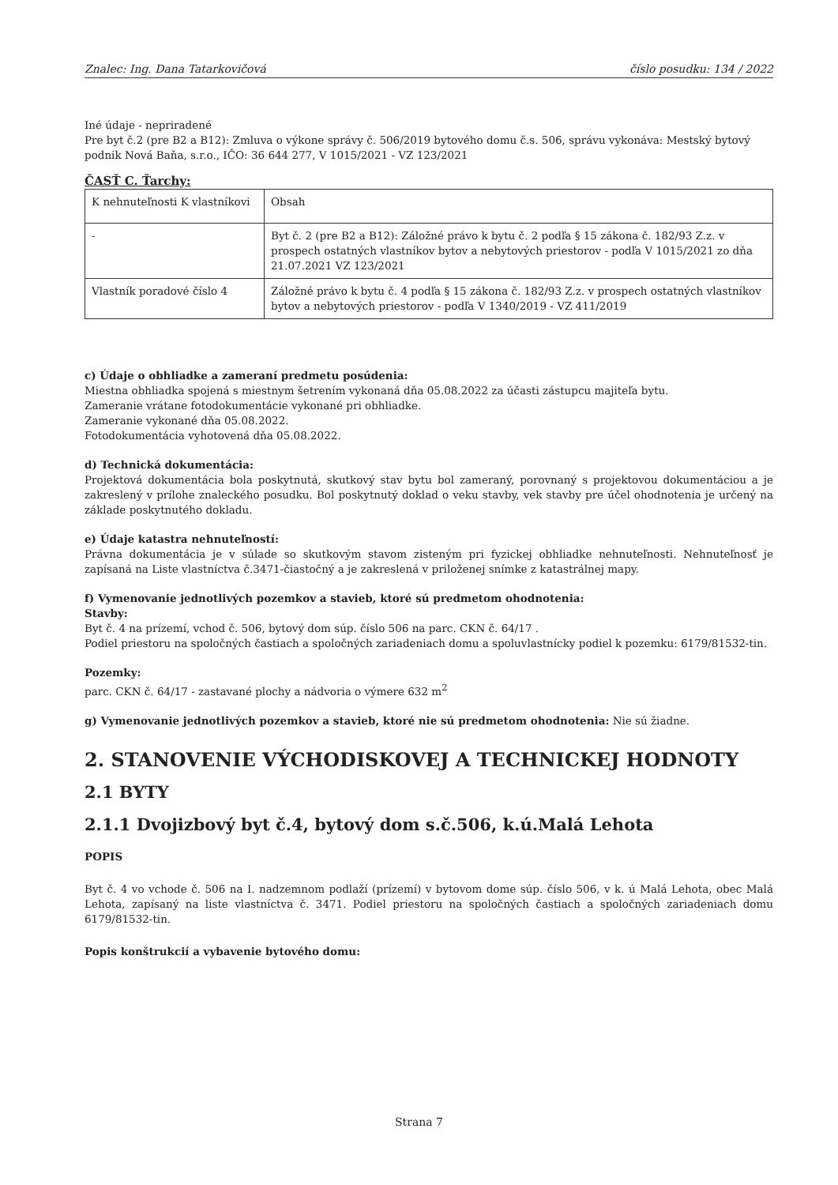Znalec: Ing. Dana Tatarkovičová číslo posudku: 134 / 2022
Iné údaje - nepriradené
Pre byt č.2 (pre B2 a B12): Zmluva o výkone správy č. 506/2019 bytového domu č.s. 506, správu vykonáva: Mestský bytový podnik Nová Baňa, s.r.o., IČO: 36 644 277, V 1015/2021 - VZ 123/2021
ČASŤ C. Ťarchy:
| K nehnuteľnosti K vlastníkovi | Obsah |
| - | Byt č. 2 (pre B2 a B12): Záložné právo k bytu č. 2 podľa § 15 zákona č. 182/93 Z.z. v prospech ostatných vlastníkov bytov a nebytových priestorov - podľa V 1015/2021 zo dňa 21.07.2021 VZ 123/2021 |
| Vlastník poradové číslo 4 | Záložné právo k bytu č. 4 podľa § 15 zákona č. 182/93 Z.z. v prospech ostatných vlastníkov bytov a nebytových priestorov - podľa V 1340/2019 - VZ 411/2019 |
c) Údaje o obhliadke a zameraní predmetu posúdenia:
Miestna obhliadka spojená s miestnym šetrením vykonaná dňa 05.08.2022 za účasti zástupcu majiteľa bytu.
Zameranie vrátane fotodokumentácie vykonané pri obhliadke.
Zameranie vykonané dňa 05.08.2022.
Fotodokumentácia vyhotovená dňa 05.08.2022.
d) Technická dokumentácia:
Projektová dokumentácia bola poskytnutá, skutkový stav bytu bol zameraný, porovnaný s projektovou dokumentáciou a je zakreslený v prílohe znaleckého posudku. Bol poskytnutý doklad o veku stavby, vek stavby pre účel ohodnotenia je určený na základe poskytnutého dokladu.
e) Údaje katastra nehnuteľností:
Právna dokumentácia je v súlade so skutkovým stavom zisteným pri fyzickej obhliadke nehnuteľnosti. Nehnuteľnosť je zapísaná na Liste vlastníctva č.3471-čiastočný a je zakreslená v priloženej snímke z katastrálnej mapy.
f) Vymenovanie jednotlivých pozemkov a stavieb, ktoré sú predmetom ohodnotenia:
Stavby:
Byt č. 4 na prízemí, vchod č. 506, bytový dom súp. číslo 506 na parc. CKN č. 64/17 .
Podiel priestoru na spoločných častiach a spoločných zariadeniach domu a spoluvlastnícky podiel k pozemku: 6179/81532-tin.
Pozemky:
parc. CKN č. 64/17 - zastavané plochy a nádvoria o výmere 632 m<sup>2</sup>
g) Vymenovanie jednotlivých pozemkov a stavieb, ktoré nie sú predmetom ohodnotenia: Nie sú žiadne.
2. STANOVENIE VÝCHODISKOVEJ A TECHNICKEJ HODNOTY
2.1 BYTY
2.1.1 Dvojizbový byt č.4, bytový dom s.č.506, k.ú.Malá Lehota
POPIS
Byt č. 4 vo vchode č. 506 na I. nadzemnom podlaží (prízemí) v bytovom dome súp. číslo 506, v k. ú Malá Lehota, obec Malá Lehota, zapísaný na liste vlastníctva č. 3471. Podiel priestoru na spoločných častiach a spoločných zariadeniach domu 6179/81532-tin.
Popis konštrukcií a vybavenie bytového domu:
Strana 7